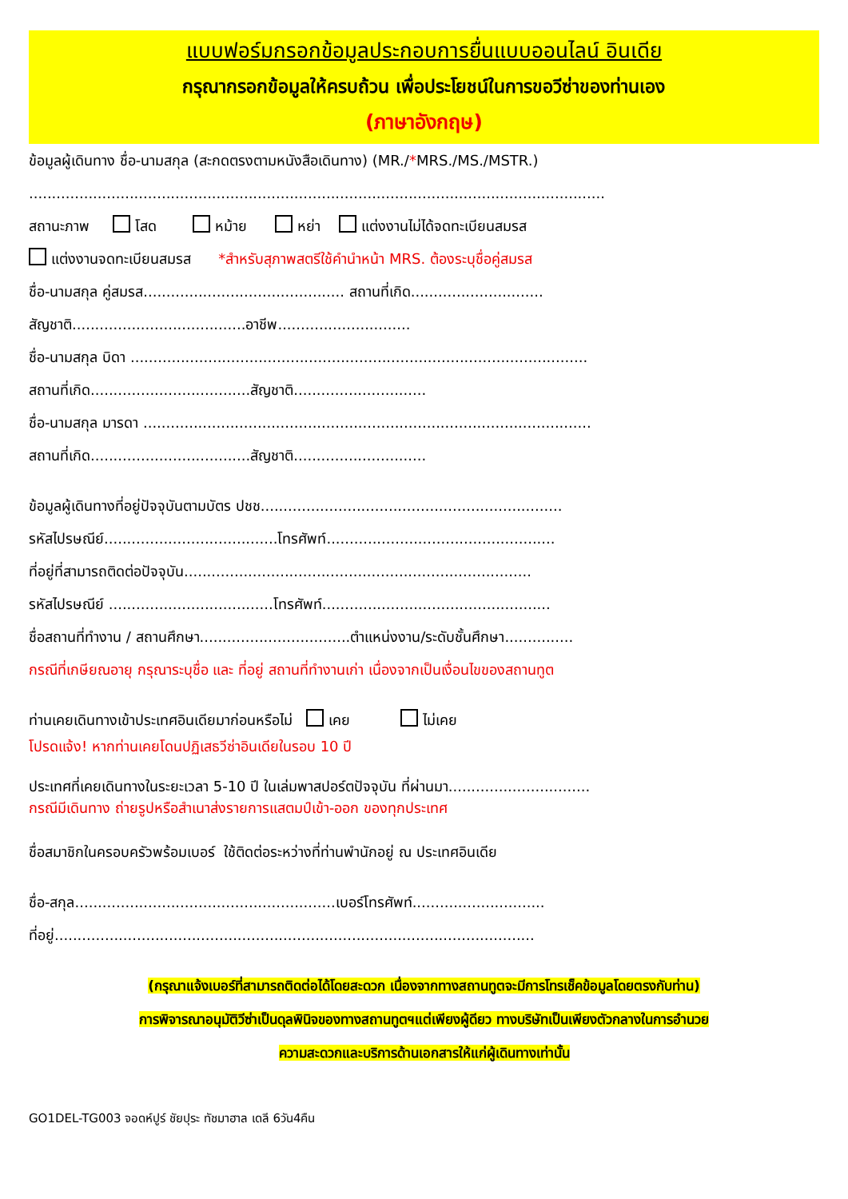แบบฟอร์มกรอกข้อมูลประกอบการยื่นแบบออนไลน์ อินเดีย
กรุณากรอกข้อมูลให้ครบถ้วน เพื่อประโยชน์ในการขอวีซ่าของท่านเอง
(ภาษาอังกฤษ)
ข้อมูลผู้เดินทาง ชื่อ-นามสกุล (สะกดตรงตามหนังสือเดินทาง) (MR./*MRS./MS./MSTR.)
..............................................................................................................................
สถานะภาพ โสด หม้าย หย่า แต่งงานไม่ได้จดทะเบียนสมรส
แต่งงานจดทะเบียนสมรส *สำหรับสุภาพสตรีใช้คำนำหน้า MRS. ต้องระบุชื่อคู่สมรส
ชื่อ-นามสกุล คู่สมรส............................................ สถานที่เกิด.............................
สัญชาติ......................................อาชีพ.............................
ชื่อ-นามสกุล บิดา ....................................................................................................
สถานที่เกิด...................................สัญชาติ.............................
ชื่อ-นามสกุล มารดา ..................................................................................................
สถานที่เกิด...................................สัญชาติ.............................
ข้อมูลผู้เดินทางที่อยู่ปัจจุบันตามบัตร ปชช..................................................................
รหัสไปรษณีย์......................................โทรศัพท์..................................................
ที่อยู่ที่สามารถติดต่อปัจจุบัน............................................................................
รหัสไปรษณีย์ ....................................โทรศัพท์..................................................
ชื่อสถานที่ทำงาน / สถานศึกษา.................................ตำแหน่งงาน/ระดับชั้นศึกษา...............
กรณีที่เกษียณอายุ กรุณาระบุชื่อ และ ที่อยู่ สถานที่ทำงานเก่า เนื่องจากเป็นเงื่อนไขของสถานทูต
ท่านเคยเดินทางเข้าประเทศอินเดียมาก่อนหรือไม่ เคย ไม่เคย
โปรดแจ้ง! หากท่านเคยโดนปฏิเสธวีซ่าอินเดียในรอบ 10 ปี
ประเทศที่เคยเดินทางในระยะเวลา 5-10 ปี ในเล่มพาสปอร์ตปัจจุบัน ที่ผ่านมา...............................
กรณีมีเดินทาง ถ่ายรูปหรือสำเนาส่งรายการแสตมป์เข้า-ออก ของทุกประเทศ
ชื่อสมาชิกในครอบครัวพร้อมเบอร์ ใช้ติดต่อระหว่างที่ท่านพำนักอยู่ ณ ประเทศอินเดีย
ชื่อ-สกุล.........................................................เบอร์โทรศัพท์.............................
ที่อยู่.........................................................................................................
(กรุณาแจ้งเบอร์ที่สามารถติดต่อได้โดยสะดวก เนื่องจากทางสถานทูตจะมีการโทรเช็คข้อมูลโดยตรงกับท่าน)
การพิจารณาอนุมัติวีซ่าเป็นดุลพินิจของทางสถานทูตฯแต่เพียงผู้ดียว ทางบริษัทเป็นเพียงตัวกลางในการอำนวย
ความสะดวกและบริการด้านเอกสารให้แก่ผู้เดินทางเท่านั้น
GO1DEL-TG003 จอดห์ปูร์ ชัยปุระ ทัชมาฮาล เดลี 6วัน4คืน